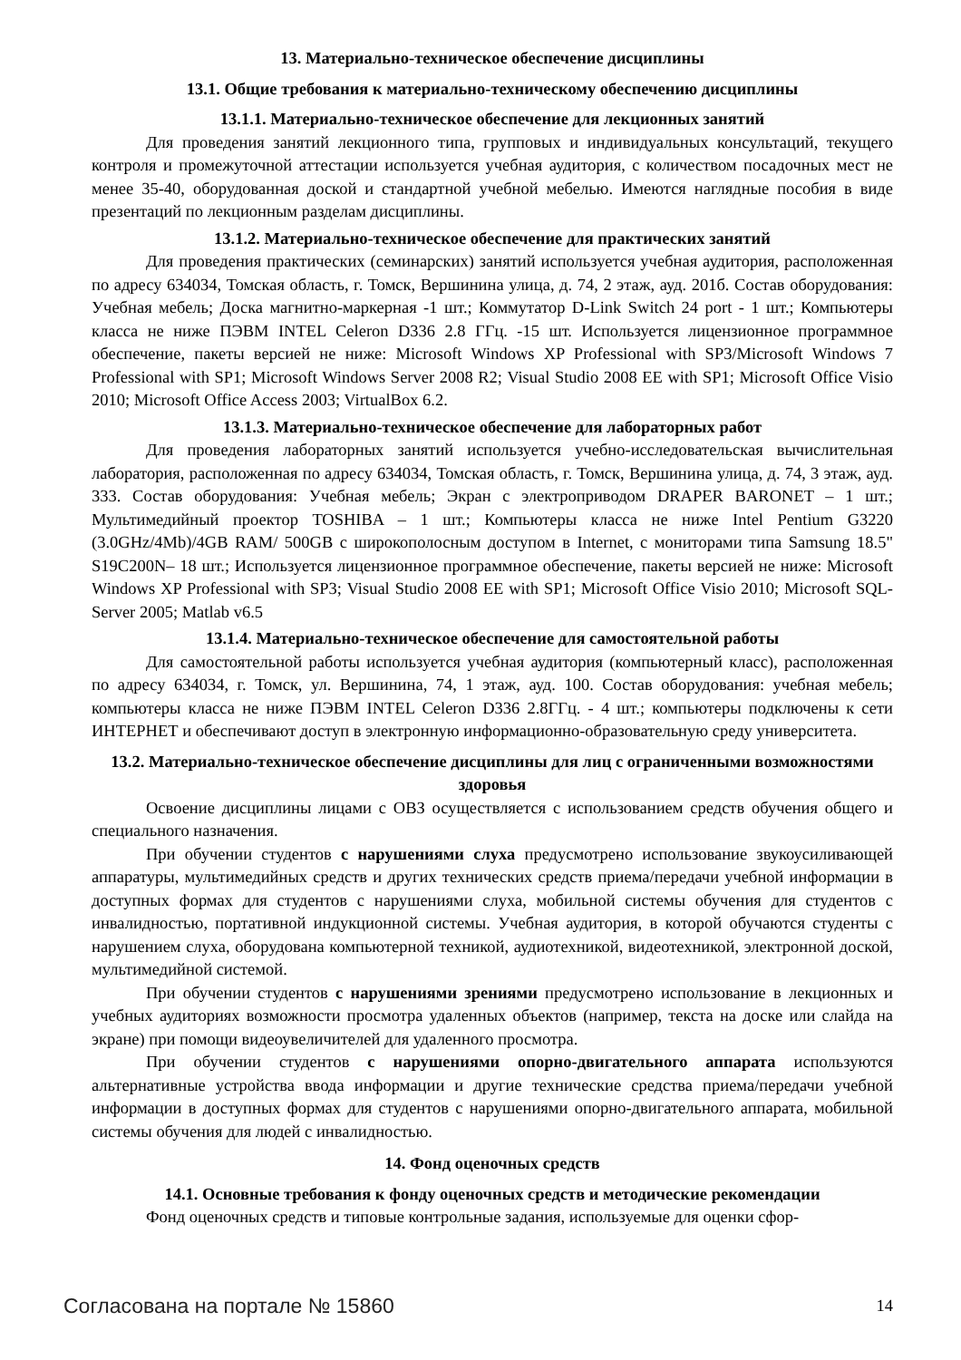13. Материально-техническое обеспечение дисциплины
13.1. Общие требования к материально-техническому обеспечению дисциплины
13.1.1. Материально-техническое обеспечение для лекционных занятий
Для проведения занятий лекционного типа, групповых и индивидуальных консультаций, текущего контроля и промежуточной аттестации используется учебная аудитория, с количеством посадочных мест не менее 35-40, оборудованная доской и стандартной учебной мебелью. Имеются наглядные пособия в виде презентаций по лекционным разделам дисциплины.
13.1.2. Материально-техническое обеспечение для практических занятий
Для проведения практических (семинарских) занятий используется учебная аудитория, расположенная по адресу 634034, Томская область, г. Томск, Вершинина улица, д. 74, 2 этаж, ауд. 201б. Состав оборудования: Учебная мебель; Доска магнитно-маркерная -1 шт.; Коммутатор D-Link Switch 24 port - 1 шт.; Компьютеры класса не ниже ПЭВМ INTEL Celeron D336 2.8 ГГц. -15 шт. Используется лицензионное программное обеспечение, пакеты версией не ниже: Microsoft Windows XP Professional with SP3/Microsoft Windows 7 Professional with SP1; Microsoft Windows Server 2008 R2; Visual Studio 2008 EE with SP1; Microsoft Office Visio 2010; Microsoft Office Access 2003; VirtualBox 6.2.
13.1.3. Материально-техническое обеспечение для лабораторных работ
Для проведения лабораторных занятий используется учебно-исследовательская вычислительная лаборатория, расположенная по адресу 634034, Томская область, г. Томск, Вершинина улица, д. 74, 3 этаж, ауд. 333. Состав оборудования: Учебная мебель; Экран с электроприводом DRAPER BARONET – 1 шт.; Мультимедийный проектор TOSHIBA – 1 шт.; Компьютеры класса не ниже Intel Pentium G3220 (3.0GHz/4Mb)/4GB RAM/ 500GB с широкополосным доступом в Internet, с мониторами типа Samsung 18.5" S19C200N– 18 шт.; Используется лицензионное программное обеспечение, пакеты версией не ниже: Microsoft Windows XP Professional with SP3; Visual Studio 2008 EE with SP1; Microsoft Office Visio 2010; Microsoft SQL-Server 2005; Matlab v6.5
13.1.4. Материально-техническое обеспечение для самостоятельной работы
Для самостоятельной работы используется учебная аудитория (компьютерный класс), расположенная по адресу 634034, г. Томск, ул. Вершинина, 74, 1 этаж, ауд. 100. Состав оборудования: учебная мебель; компьютеры класса не ниже ПЭВМ INTEL Celeron D336 2.8ГГц. - 4 шт.; компьютеры подключены к сети ИНТЕРНЕТ и обеспечивают доступ в электронную информационно-образовательную среду университета.
13.2. Материально-техническое обеспечение дисциплины для лиц с ограниченными возможностями здоровья
Освоение дисциплины лицами с ОВЗ осуществляется с использованием средств обучения общего и специального назначения.
При обучении студентов с нарушениями слуха предусмотрено использование звукоусиливающей аппаратуры, мультимедийных средств и других технических средств приема/передачи учебной информации в доступных формах для студентов с нарушениями слуха, мобильной системы обучения для студентов с инвалидностью, портативной индукционной системы. Учебная аудитория, в которой обучаются студенты с нарушением слуха, оборудована компьютерной техникой, аудиотехникой, видеотехникой, электронной доской, мультимедийной системой.
При обучении студентов с нарушениями зрениями предусмотрено использование в лекционных и учебных аудиториях возможности просмотра удаленных объектов (например, текста на доске или слайда на экране) при помощи видеоувеличителей для удаленного просмотра.
При обучении студентов с нарушениями опорно-двигательного аппарата используются альтернативные устройства ввода информации и другие технические средства приема/передачи учебной информации в доступных формах для студентов с нарушениями опорно-двигательного аппарата, мобильной системы обучения для людей с инвалидностью.
14. Фонд оценочных средств
14.1. Основные требования к фонду оценочных средств и методические рекомендации
Фонд оценочных средств и типовые контрольные задания, используемые для оценки сфор-
Согласована на портале № 15860 14